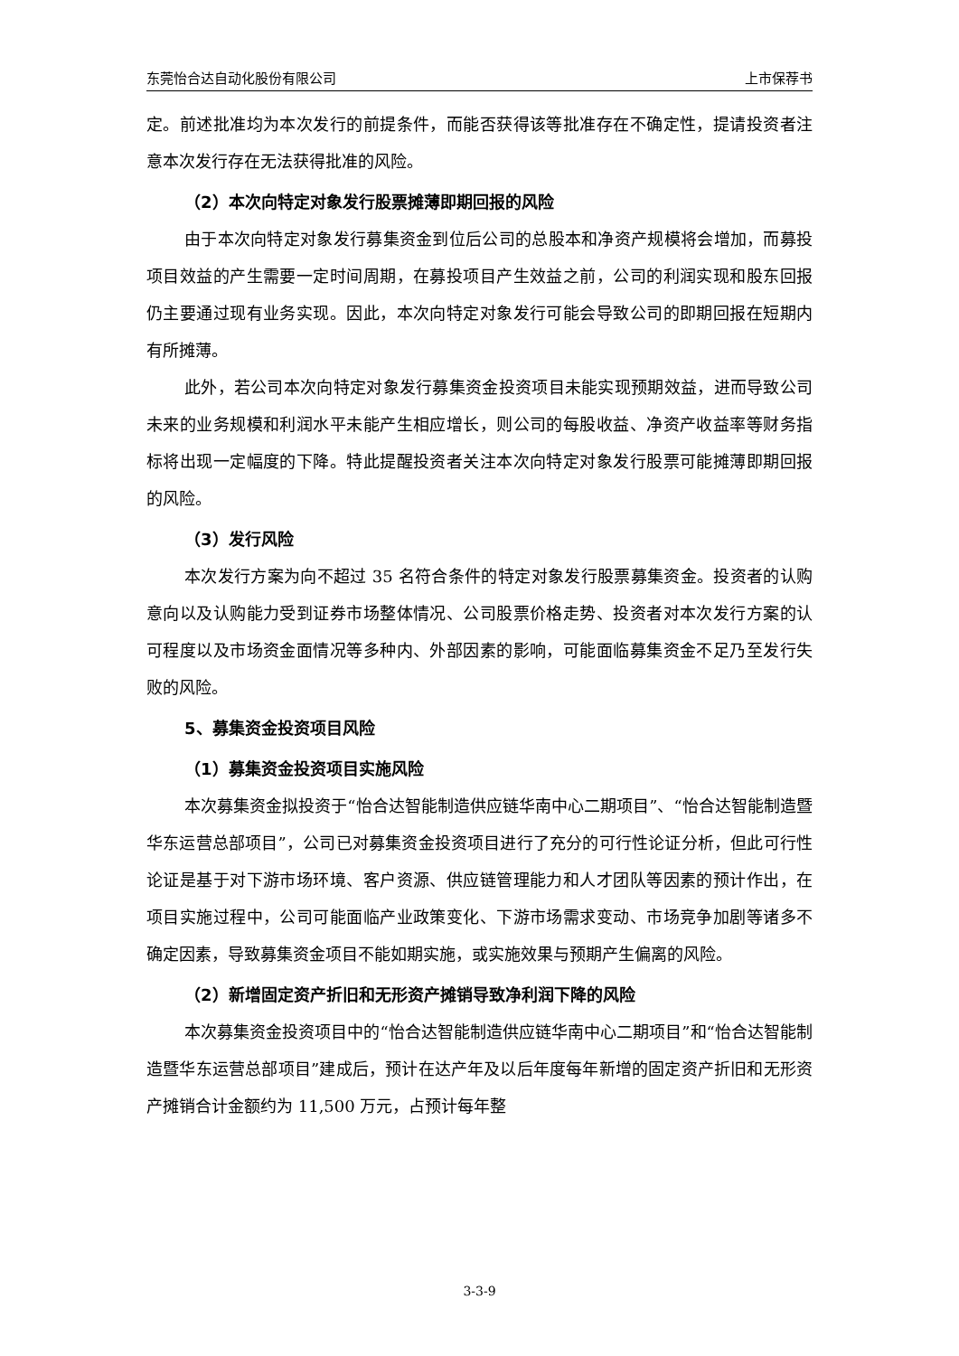东莞怡合达自动化股份有限公司 上市保荐书
定。前述批准均为本次发行的前提条件，而能否获得该等批准存在不确定性，提请投资者注意本次发行存在无法获得批准的风险。
（2）本次向特定对象发行股票摊薄即期回报的风险
由于本次向特定对象发行募集资金到位后公司的总股本和净资产规模将会增加，而募投项目效益的产生需要一定时间周期，在募投项目产生效益之前，公司的利润实现和股东回报仍主要通过现有业务实现。因此，本次向特定对象发行可能会导致公司的即期回报在短期内有所摊薄。
此外，若公司本次向特定对象发行募集资金投资项目未能实现预期效益，进而导致公司未来的业务规模和利润水平未能产生相应增长，则公司的每股收益、净资产收益率等财务指标将出现一定幅度的下降。特此提醒投资者关注本次向特定对象发行股票可能摊薄即期回报的风险。
（3）发行风险
本次发行方案为向不超过 35 名符合条件的特定对象发行股票募集资金。投资者的认购意向以及认购能力受到证券市场整体情况、公司股票价格走势、投资者对本次发行方案的认可程度以及市场资金面情况等多种内、外部因素的影响，可能面临募集资金不足乃至发行失败的风险。
5、募集资金投资项目风险
（1）募集资金投资项目实施风险
本次募集资金拟投资于“怡合达智能制造供应链华南中心二期项目”、“怡合达智能制造暨华东运营总部项目”，公司已对募集资金投资项目进行了充分的可行性论证分析，但此可行性论证是基于对下游市场环境、客户资源、供应链管理能力和人才团队等因素的预计作出，在项目实施过程中，公司可能面临产业政策变化、下游市场需求变动、市场竞争加剧等诸多不确定因素，导致募集资金项目不能如期实施，或实施效果与预期产生偏离的风险。
（2）新增固定资产折旧和无形资产摊销导致净利润下降的风险
本次募集资金投资项目中的“怡合达智能制造供应链华南中心二期项目”和“怡合达智能制造暨华东运营总部项目”建成后，预计在达产年及以后年度每年新增的固定资产折旧和无形资产摊销合计金额约为 11,500 万元，占预计每年整
3-3-9